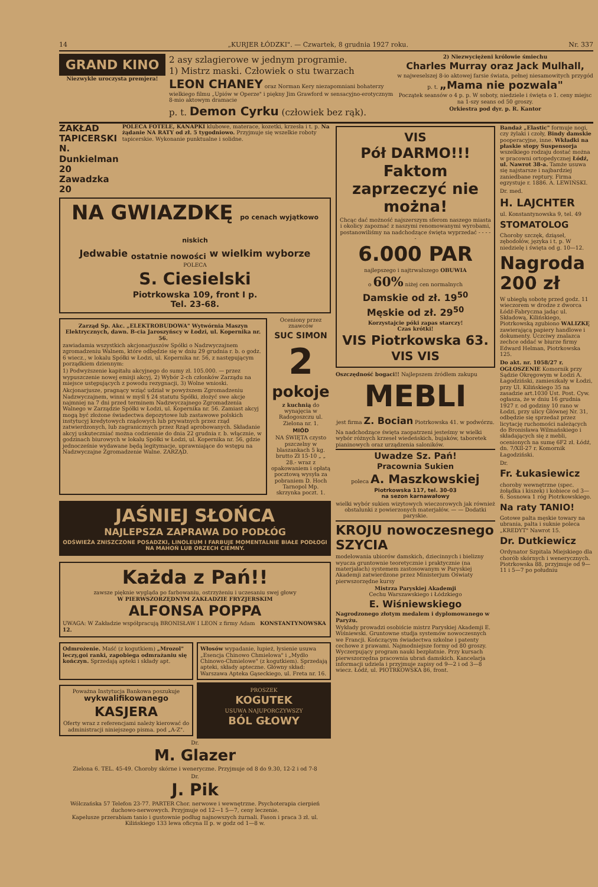14 „KURJER ŁÓDZKI". — Czwartek, 8 grudnia 1927 roku. Nr. 337
GRAND KINO
Niezwykle uroczysta premjera!
2 asy szlagierowe w jednym programie.
1) Mistrz maski. Człowiek o stu twarzach
LEON CHANEY oraz Norman Kery niezapomniani bohaterzy wielkiego filmu „Upiów w Operze" i piękny Jim Grawford w sensacyjno-erotycznym 8-mio aktowym dramacie
p. t. Demon Cyrku (człowiek bez rąk).
2) Niezwyciężeni królowie śmiechu
Charles Murray oraz Jack Mulhall,
w najweselszej 8-io aktowej farsie świata, pełnej niesamowitych przygód p. t. „Mama nie pozwala"
Początek seansów o 4 p. p. W soboty, niedziele i święta o 1. ceny miejsc na 1-szy seans od 50 groszy.
Orkiestra pod dyr. p. R. Kantor
ZAKŁAD TAPICERSKI
N. Dunkielman
20 Zawadzka 20
POLECA FOTELE, KANAPKI klubowe, materace, kozetki, krzesła i t. p. Na żądanie NA RATY od zł. 5 tygodniowo. Przyjmuje się wszelkie roboty tapicerskie. Wykonanie punktualne i solidne.
NA GWIAZDKĘ po cenach wyjątkowo niskich
Jedwabie <sub>ostatnie nowości</sub> w wielkim wyborze
POLECA
S. Ciesielski
Piotrkowska 109, front I p.
Tel. 23-68.
Zarząd Sp. Akc. „ELEKTROBUDOWA" Wytwórnia Maszyn Elektrycznych, dawn. B-cia Jaroszyńscy w Łodzi, ul. Kopernika nr. 56.
zawiadamia wszystkich akcjonarjuszów Spółki o Nadzwyczajnem zgromadzeniu Walnem, które odbędzie się w dniu 29 grudnia r. b. o godz. 6 wiecz., w lokalu Spółki w Łodzi, ul. Kopernika nr. 56, z następującym porządkiem dziennym:
1) Podwyższenie kapitału akcyjnego do sumy zł. 105.000. — przez wypuszczenie nowej emisji akcyj, 2) Wybór 2-ch członków Zarządu na miejsce ustępujących z powodu rezygnacji, 3) Wolne wnioski.
Akcjonarjusze, pragnący wziąć udział w powyższem Zgromadzeniu Nadzwyczajnem, winni w myśl § 24 statutu Spółki, złożyć swe akcje najmniej na 7 dni przed terminem Nadzwyczajnego Zgromadzenia Walnego w Zarządzie Spółki w Łodzi, ul. Kopernika nr. 56. Zamiast akcyj mogą być złożone świadectwa depozytowe lub zastawowe polskich instytucyj kredytowych rządowych lub prywatnych przez rząd zatwierdzonych, lub zagranicznych przez Rząd aprobowanych. Składanie akcyj uskuteczniać można codziennie do dnia 22 grudnia r. b. włącznie, w godzinach biurowych w lokalu Spółki w Łodzi, ul. Kopernika nr. 56, gdzie jednocześnie wydawane będą legitymacje, uprawniające do wstępu na Nadzwyczajne Zgromadzenie Walne. ZARZĄD.
Oceniony przez znawców
SUC SIMON
2
pokoje
z kuchnią do wynajęcia w Radogoszczu ul. Zielona nr. 1.
MIÓD
NA ŚWIĘTA czysto pszczelny w blaszankach 5 kg. brutto Zł 15-10 „ „ 28.- wraz z opakowaniem i opłatą pocztową wysyła za pobraniem D. Hoch Tarnopol Mp. skrzynka poczt. 1.
JAŚNIEJ SŁOŃCA
NAJLEPSZA ZAPRAWA DO PODŁÓG
ODŚWIEŻA ZNISZCZONE POSADZKI, LINOLEUM I FARBUJE MOMENTALNIE BIAŁE PODŁOGI NA MAHOŃ LUB ORZECH CIEMNY.
Każda z Pań!!
zawsze pięknie wygląda po farbowaniu, ostrzyżeniu i uczesaniu swej głowy
W PIERWSZORZĘDNYM ZAKŁADZIE FRYZJERSKIM
ALFONSA POPPA
UWAGA: W Zakładzie współpracują BRONISŁAW I LEON z firmy Adam KONSTANTYNOWSKA 12.
Odmrożenie. Maść (z kogutkiem) „Mrozol" leczy,goi ranki, zapobiega odmrażaniu się kończyn. Sprzedają apteki i składy apt.
Włosów wypadanie, łupież, łysienie usuwa „Esencja Chinowo Chmielowa" i „Mydło Chinowo-Chmielowe" (z kogutkiem). Sprzedają apteki, składy apteczne. Główny skład: Warszawa Apteka Gąseckiego, ul. Freta nr. 16.
Poważna Instytucja Bankowa poszukuje wykwalifikowanego
KASJERA
Oferty wraz z referencjami należy kierować do administracji niniejszego pisma. pod „A-Z".
PROSZEK
KOGUTEK
USUWA NAJUPORCZYWSZY
BÓL GŁOWY
Dr.
M. Glazer
Zielona 6. TEL. 45-49. Choroby skórne i weneryczne. Przyjmuje od 8 do 9.30, 12-2 i od 7-8
Dr.
J. Pik
Wólczańska 57 Telefon 23-77. PARTER Chor. nerwowe i wewnętrzne. Psychoterapia cierpień duchowo-nerwowych. Przyjmuje od 12—1 5—7, ceny leczenie.
Kapelusze przerabiam tanio i gustownie podług najnowszych żurnali. Fason i praca 3 zł. ul. Kilińskiego 133 lewa oficyna II p. w godz od 1—8 w.
VIS
Pół DARMO!!!
Faktom zaprzeczyć nie można!
Chcąc dać możność najszerszym sferom naszego miasta i okolicy zapoznać z naszymi renomowanymi wyrobami, postanowiliśmy na nadchodzące święta wyprzedać - - - - -
6.000 PAR
najlepszego i najtrwalszego OBUWIA
o 60% niżej cen normalnych
Damskie od zł. 19<sup>50</sup>
Męskie od zł. 29<sup>50</sup>
Korzystajcie póki zapas starczy!
Czas krótki!
VIS Piotrkowska 63.
VIS VIS
Oszczędność bogaci!! Najlepszem źródłem zakupu
MEBLI
jest firma Z. Bocian Piotrkowska 41. w podwórzu.
Na nadchodzące święta zaopatrzeni jesteśmy w wielki wybór różnych krzeseł wiedeńskich, bujaków, taboretek pianinowych oraz urządzenia saloników.
Uwadze Sz. Pań!
Pracownia Sukien
poleca A. Maszkowskiej
Piotrkowska 117, tel. 30-03
na sezon karnawałowy
wielki wybór sukien wizytowych wieczorowych jak również obstalunki z powierzonych materjałów. — — Dodatki paryskie.
KROJU nowoczesnego SZYCIA
modelowania ubiorów damskich, dziecinnych i bielizny wyucza gruntownie teoretycznie i praktycznie (na materjałach) systemem zastosowanym w Paryskiej Akademji zatwierdzone przez Ministerjum Oświaty pierwszorzędne kursy
Mistrza Paryskiej Akademji
Cechu Warszawskiego i Łódzkiego
E. Wiśniewskiego
Nagrodzonego złotym medalem i dyplomowanego w Paryżu.
Wykłady prowadzi osobiście mistrz Paryskiej Akademji E. Wiśniewski. Gruntowne studja systemów nowoczesnych we Francji. Kończącym świadectwa szkolne i patenty cechowe z prawami. Najmodniejsze formy od 80 groszy. Wyczerpujący program nauki bezpłatnie. Przy kursach pierwszorzędna pracownia ubrań damskich. Kancelarja informacji udziela i przyjmuje zapisy od 9—2 i od 3—8 wiecz. Łódź, ul. PIOTRKOWSKA 86, front.
Bandaż „Elastic" formuje nogi, czy żylaki i czoły, Bindy damskie pooperacyjne, inne. Wkładki na płaskie stopy Suspensorja wszelkiego rodzaju dostać można w pracowni ortopedycznej Łódź, ul. Nawrot 38-a. Tamże usuwa się najstarsze i najbardziej zaniedbane reptury. Firma egzystuje r. 1886. A. LEWIŃSKI.
Dr. med.
H. LAJCHTER
ul. Konstantynowska 9, tel. 49
STOMATOLOG
Choroby szczęk, dziąseł, zębodołów, języka i t. p. W niedzielę i święta od g. 10—12.
Nagroda 200 zł
W ubiegłą sobotę przed godz. 11 wieczorem w drodze z dworca Łódź-Fabryczna jadąc ul. Składową, Kilińskiego, Piotrkowską zgubiono WALIZKĘ zawierającą papiery handlowe i dokumenty. Uczciwy znalazca zechce oddać w biurze firmy Edward Helman, Piotrkowska 125.
Do akt. nr. 1058/27 r. OGŁOSZENIE Komornik przy Sądzie Okręgowym w Łodzi A. Łagodziński, zamieszkały w Łodzi, przy Ul. Kilińskiego 35 na zasadzie art.1030 Ust. Post. Cyw. ogłasza, że w dniu 16 grudnia 1927 r. od godziny 10 rano w Łodzi, przy ulicy Głównej Nr. 31, odbędzie się sprzedaż przez licytację ruchomości należących do Bronisława Wilmańskiego i składających się z mebli, ocenionych na sumę 6F2 zł. Łódź, dn. 7/XII-27 r. Komornik Łagodziński.
Dr.
Fr. Łukasiewicz
choroby wewnętrzne (spec. żołądka i kiszek) i kobiece od 3—6. Sosnowa 1 róg Piotrkowskiego.
Na raty TANIO!
Gotowe palta męskie towary na ubrania, palta i suknie poleca „KREDYT" Nawrot 15.
Dr. Dutkiewicz
Ordynator Szpitala Miejskiego dla chorób skórnych i wenerycznych. Piotrkowska 88, przyjmuje od 9—11 i 5—7 po południu